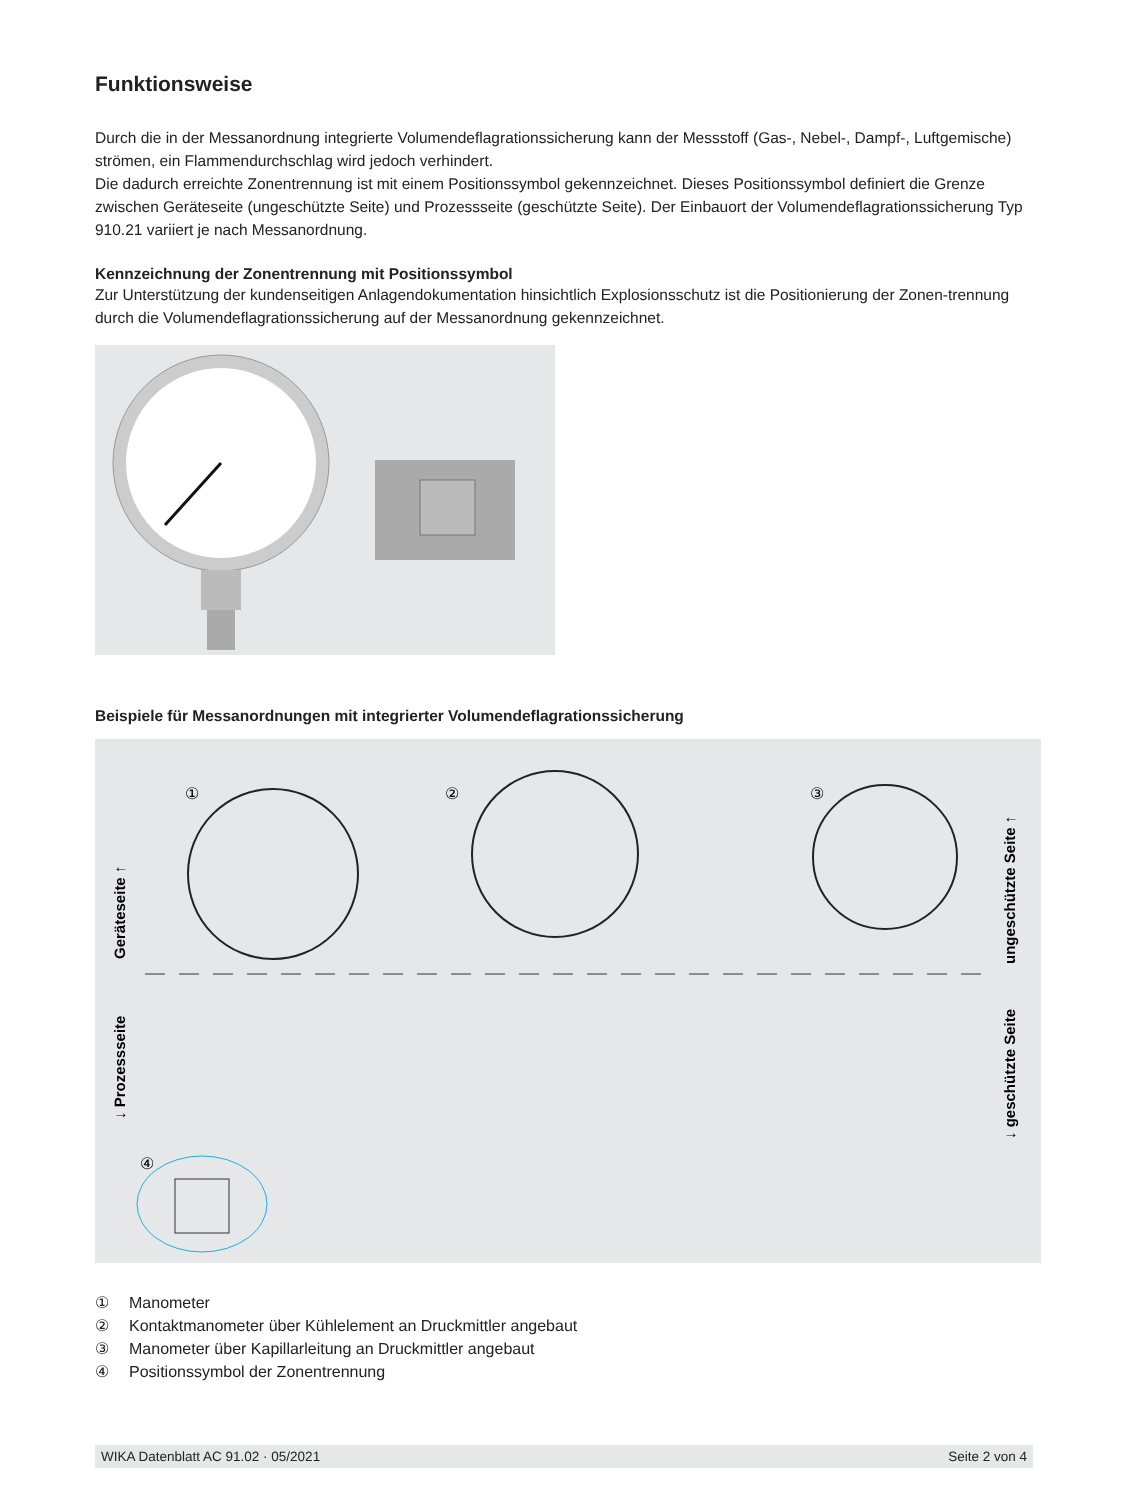Funktionsweise
Durch die in der Messanordnung integrierte Volumendeflagrationssicherung kann der Messstoff (Gas-, Nebel-, Dampf-, Luftgemische) strömen, ein Flammendurchschlag wird jedoch verhindert.
Die dadurch erreichte Zonentrennung ist mit einem Positionssymbol gekennzeichnet. Dieses Positionssymbol definiert die Grenze zwischen Geräteseite (ungeschützte Seite) und Prozessseite (geschützte Seite). Der Einbauort der Volumendeflagrationssicherung Typ 910.21 variiert je nach Messanordnung.
Kennzeichnung der Zonentrennung mit Positionssymbol
Zur Unterstützung der kundenseitigen Anlagendokumentation hinsichtlich Explosionsschutz ist die Positionierung der Zonen-trennung durch die Volumendeflagrationssicherung auf der Messanordnung gekennzeichnet.
Beispiele für Messanordnungen mit integrierter Volumendeflagrationssicherung
①
②
③
④
Geräteseite ↑
↓ Prozessseite
ungeschützte Seite ↑
↓ geschützte Seite
① Manometer
② Kontaktmanometer über Kühlelement an Druckmittler angebaut
③ Manometer über Kapillarleitung an Druckmittler angebaut
④ Positionssymbol der Zonentrennung
WIKA Datenblatt AC 91.02 · 05/2021 Seite 2 von 4